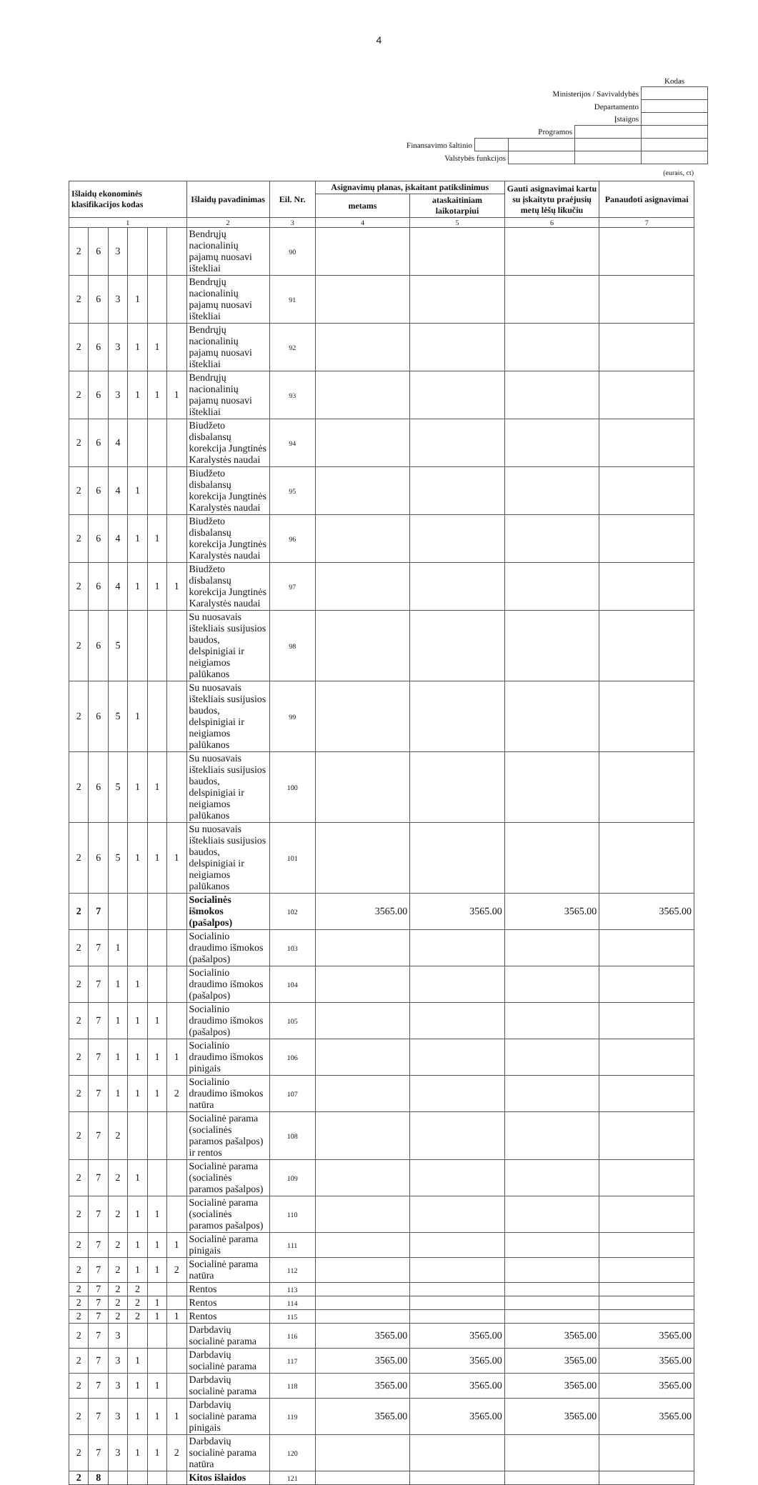4
| | | | | Kodas |
| Ministerijos / Savivaldybės | | | | |
| Departamento | | | | |
| Įstaigos | | | | |
| Programos | | | | |
| Finansavimo šaltinio | | | | |
| Valstybės funkcijos | | | | |
(eurais, ct)
| Išlaidų ekonominės klasifikacijos kodas | | | | | | Išlaidų pavadinimas | Eil. Nr. | Asignavimų planas, įskaitant patikslinimus | | Gauti asignavimai kartu su įskaitytu praėjusių metų lėšų likučiu | Panaudoti asignavimai |
| --- | --- | --- | --- | --- | --- | --- | --- | --- | --- | --- | --- |
| | | | | | | | | metams | ataskaitiniam laikotarpiui | | |
| 1 | | | | | | 2 | 3 | 4 | 5 | 6 | 7 |
| 2 | 6 | 3 | | | | Bendrųjų nacionalinių pajamų nuosavi ištekliai | 90 | | | | |
| 2 | 6 | 3 | 1 | | | Bendrųjų nacionalinių pajamų nuosavi ištekliai | 91 | | | | |
| 2 | 6 | 3 | 1 | 1 | | Bendrųjų nacionalinių pajamų nuosavi ištekliai | 92 | | | | |
| 2 | 6 | 3 | 1 | 1 | 1 | Bendrųjų nacionalinių pajamų nuosavi ištekliai | 93 | | | | |
| 2 | 6 | 4 | | | | Biudžeto disbalansų korekcija Jungtinės Karalystės naudai | 94 | | | | |
| 2 | 6 | 4 | 1 | | | Biudžeto disbalansų korekcija Jungtinės Karalystės naudai | 95 | | | | |
| 2 | 6 | 4 | 1 | 1 | | Biudžeto disbalansų korekcija Jungtinės Karalystės naudai | 96 | | | | |
| 2 | 6 | 4 | 1 | 1 | 1 | Biudžeto disbalansų korekcija Jungtinės Karalystės naudai | 97 | | | | |
| 2 | 6 | 5 | | | | Su nuosavais ištekliais susijusios baudos, delspinigiai ir neigiamos palūkanos | 98 | | | | |
| 2 | 6 | 5 | 1 | | | Su nuosavais ištekliais susijusios baudos, delspinigiai ir neigiamos palūkanos | 99 | | | | |
| 2 | 6 | 5 | 1 | 1 | | Su nuosavais ištekliais susijusios baudos, delspinigiai ir neigiamos palūkanos | 100 | | | | |
| 2 | 6 | 5 | 1 | 1 | 1 | Su nuosavais ištekliais susijusios baudos, delspinigiai ir neigiamos palūkanos | 101 | | | | |
| 2 | 7 | | | | | Socialinės išmokos (pašalpos) | 102 | 3565.00 | 3565.00 | 3565.00 | 3565.00 |
| 2 | 7 | 1 | | | | Socialinio draudimo išmokos (pašalpos) | 103 | | | | |
| 2 | 7 | 1 | 1 | | | Socialinio draudimo išmokos (pašalpos) | 104 | | | | |
| 2 | 7 | 1 | 1 | 1 | | Socialinio draudimo išmokos (pašalpos) | 105 | | | | |
| 2 | 7 | 1 | 1 | 1 | 1 | Socialinio draudimo išmokos pinigais | 106 | | | | |
| 2 | 7 | 1 | 1 | 1 | 2 | Socialinio draudimo išmokos natūra | 107 | | | | |
| 2 | 7 | 2 | | | | Socialinė parama (socialinės paramos pašalpos) ir rentos | 108 | | | | |
| 2 | 7 | 2 | 1 | | | Socialinė parama (socialinės paramos pašalpos) | 109 | | | | |
| 2 | 7 | 2 | 1 | 1 | | Socialinė parama (socialinės paramos pašalpos) | 110 | | | | |
| 2 | 7 | 2 | 1 | 1 | 1 | Socialinė parama pinigais | 111 | | | | |
| 2 | 7 | 2 | 1 | 1 | 2 | Socialinė parama natūra | 112 | | | | |
| 2 | 7 | 2 | 2 | | | Rentos | 113 | | | | |
| 2 | 7 | 2 | 2 | 1 | | Rentos | 114 | | | | |
| 2 | 7 | 2 | 2 | 1 | 1 | Rentos | 115 | | | | |
| 2 | 7 | 3 | | | | Darbdavių socialinė parama | 116 | 3565.00 | 3565.00 | 3565.00 | 3565.00 |
| 2 | 7 | 3 | 1 | | | Darbdavių socialinė parama | 117 | 3565.00 | 3565.00 | 3565.00 | 3565.00 |
| 2 | 7 | 3 | 1 | 1 | | Darbdavių socialinė parama | 118 | 3565.00 | 3565.00 | 3565.00 | 3565.00 |
| 2 | 7 | 3 | 1 | 1 | 1 | Darbdavių socialinė parama pinigais | 119 | 3565.00 | 3565.00 | 3565.00 | 3565.00 |
| 2 | 7 | 3 | 1 | 1 | 2 | Darbdavių socialinė parama natūra | 120 | | | | |
| 2 | 8 | | | | | Kitos išlaidos | 121 | | | | |